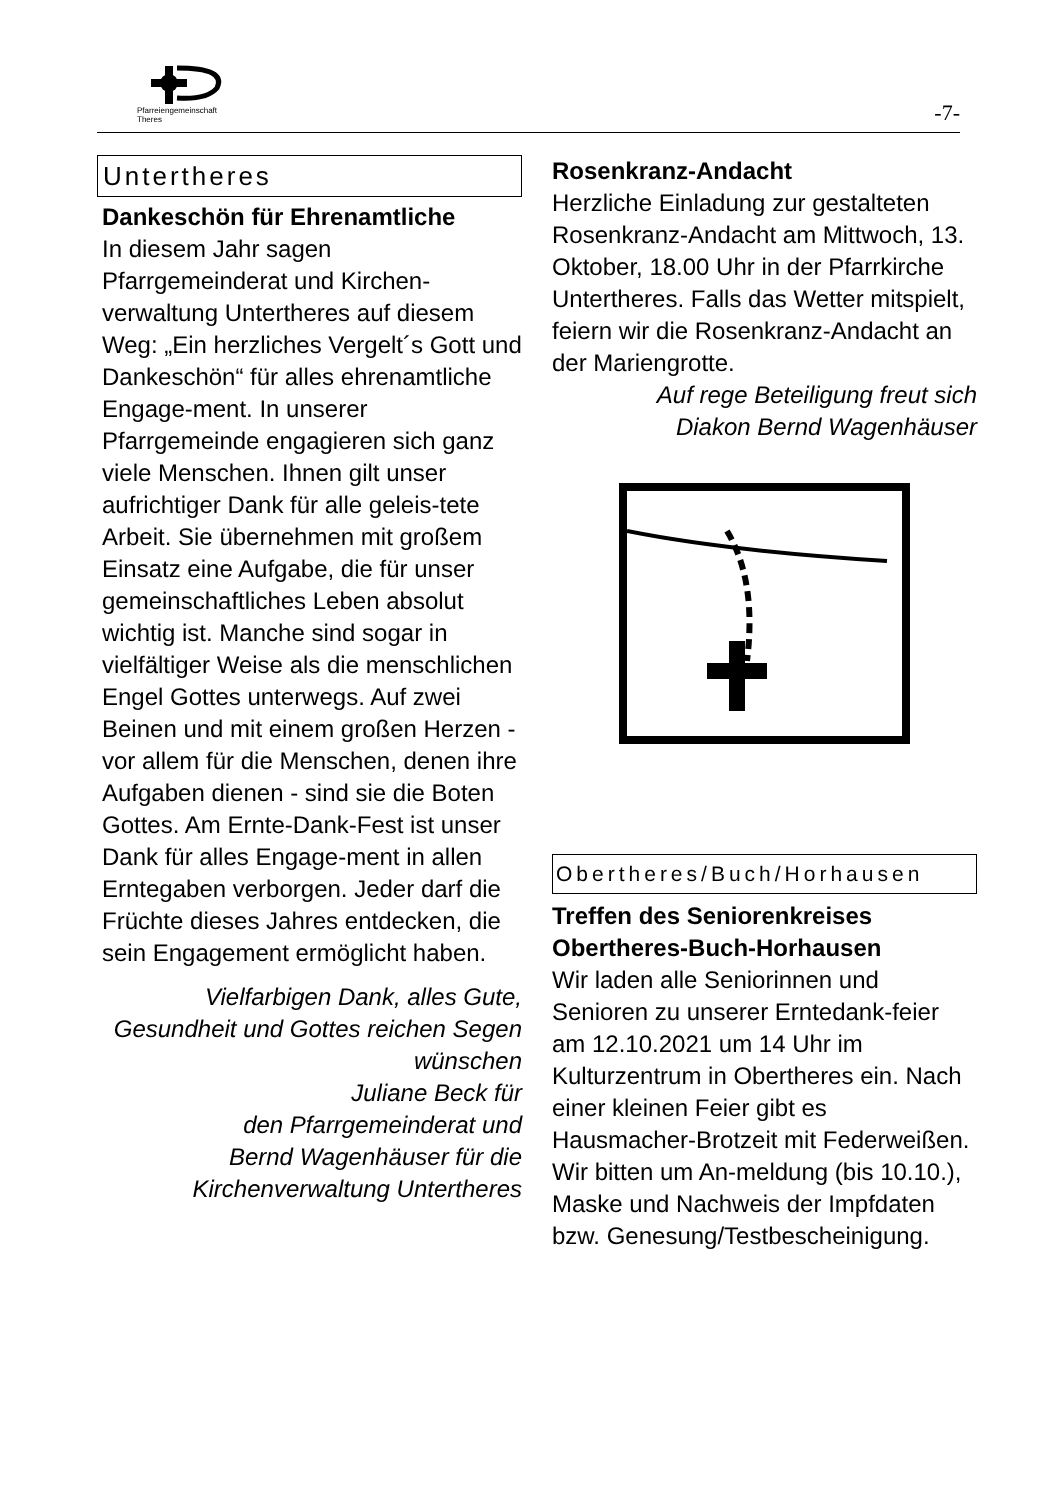Pfarreiengemeinschaft
Theres
-7-
Untertheres
Dankeschön für Ehrenamtliche
In diesem Jahr sagen Pfarrgemeinderat und Kirchen-verwaltung Untertheres auf diesem Weg: „Ein herzliches Vergelt´s Gott und Dankeschön“ für alles ehrenamtliche Engage-ment. In unserer Pfarrgemeinde engagieren sich ganz viele Menschen. Ihnen gilt unser aufrichtiger Dank für alle geleis-tete Arbeit. Sie übernehmen mit großem Einsatz eine Aufgabe, die für unser gemeinschaftliches Leben absolut wichtig ist. Manche sind sogar in vielfältiger Weise als die menschlichen Engel Gottes unterwegs. Auf zwei Beinen und mit einem großen Herzen - vor allem für die Menschen, denen ihre Aufgaben dienen - sind sie die Boten Gottes. Am Ernte-Dank-Fest ist unser Dank für alles Engage-ment in allen Erntegaben verborgen. Jeder darf die Früchte dieses Jahres entdecken, die sein Engagement ermöglicht haben.
Vielfarbigen Dank, alles Gute, Gesundheit und Gottes reichen Segen wünschen
Juliane Beck für
den Pfarrgemeinderat und
Bernd Wagenhäuser für die
Kirchenverwaltung Untertheres
Rosenkranz-Andacht
Herzliche Einladung zur gestalteten Rosenkranz-Andacht am Mittwoch, 13. Oktober, 18.00 Uhr in der Pfarrkirche Untertheres. Falls das Wetter mitspielt, feiern wir die Rosenkranz-Andacht an der Mariengrotte.
Auf rege Beteiligung freut sich
Diakon Bernd Wagenhäuser
Obertheres/Buch/Horhausen
Treffen des Seniorenkreises Obertheres-Buch-Horhausen
Wir laden alle Seniorinnen und Senioren zu unserer Erntedank-feier am 12.10.2021 um 14 Uhr im Kulturzentrum in Obertheres ein. Nach einer kleinen Feier gibt es Hausmacher-Brotzeit mit Federweißen. Wir bitten um An-meldung (bis 10.10.), Maske und Nachweis der Impfdaten bzw. Genesung/Testbescheinigung.